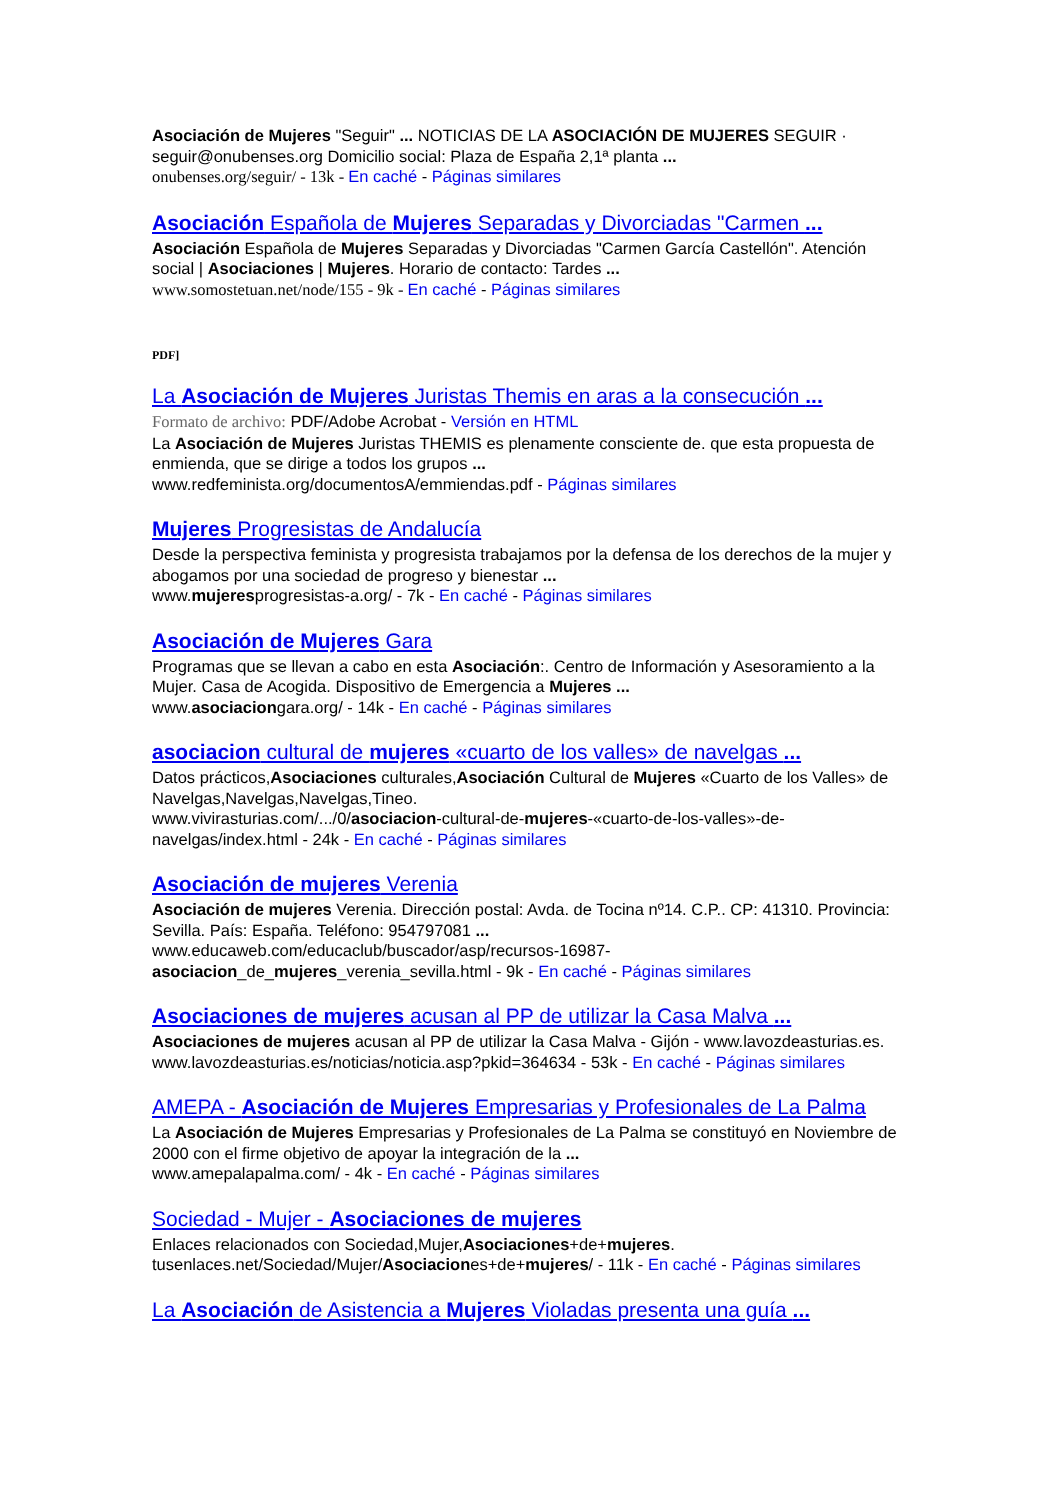Asociación de Mujeres "Seguir" ... NOTICIAS DE LA ASOCIACIÓN DE MUJERES SEGUIR · seguir@onubenses.org Domicilio social: Plaza de España 2,1ª planta ...
onubenses.org/seguir/ - 13k - En caché - Páginas similares
Asociación Española de Mujeres Separadas y Divorciadas "Carmen ...
Asociación Española de Mujeres Separadas y Divorciadas "Carmen García Castellón". Atención social | Asociaciones | Mujeres. Horario de contacto: Tardes ...
www.somostetuan.net/node/155 - 9k - En caché - Páginas similares
PDF]
La Asociación de Mujeres Juristas Themis en aras a la consecución ...
Formato de archivo: PDF/Adobe Acrobat - Versión en HTML
La Asociación de Mujeres Juristas THEMIS es plenamente consciente de. que esta propuesta de enmienda, que se dirige a todos los grupos ...
www.redfeminista.org/documentosA/emmiendas.pdf - Páginas similares
Mujeres Progresistas de Andalucía
Desde la perspectiva feminista y progresista trabajamos por la defensa de los derechos de la mujer y abogamos por una sociedad de progreso y bienestar ...
www.mujeresprogresistas-a.org/ - 7k - En caché - Páginas similares
Asociación de Mujeres Gara
Programas que se llevan a cabo en esta Asociación:. Centro de Información y Asesoramiento a la Mujer. Casa de Acogida. Dispositivo de Emergencia a Mujeres ...
www.asociaciongara.org/ - 14k - En caché - Páginas similares
asociacion cultural de mujeres «cuarto de los valles» de navelgas ...
Datos prácticos,Asociaciones culturales,Asociación Cultural de Mujeres «Cuarto de los Valles» de Navelgas,Navelgas,Navelgas,Tineo.
www.vivirasturias.com/.../0/asociacion-cultural-de-mujeres-«cuarto-de-los-valles»-de-navelgas/index.html - 24k - En caché - Páginas similares
Asociación de mujeres Verenia
Asociación de mujeres Verenia. Dirección postal: Avda. de Tocina nº14. C.P.. CP: 41310. Provincia: Sevilla. País: España. Teléfono: 954797081 ...
www.educaweb.com/educaclub/buscador/asp/recursos-16987-
asociacion_de_mujeres_verenia_sevilla.html - 9k - En caché - Páginas similares
Asociaciones de mujeres acusan al PP de utilizar la Casa Malva ...
Asociaciones de mujeres acusan al PP de utilizar la Casa Malva - Gijón - www.lavozdeasturias.es.
www.lavozdeasturias.es/noticias/noticia.asp?pkid=364634 - 53k - En caché - Páginas similares
AMEPA - Asociación de Mujeres Empresarias y Profesionales de La Palma
La Asociación de Mujeres Empresarias y Profesionales de La Palma se constituyó en Noviembre de 2000 con el firme objetivo de apoyar la integración de la ...
www.amepalapalma.com/ - 4k - En caché - Páginas similares
Sociedad - Mujer - Asociaciones de mujeres
Enlaces relacionados con Sociedad,Mujer,Asociaciones+de+mujeres.
tusenlaces.net/Sociedad/Mujer/Asociaciones+de+mujeres/ - 11k - En caché - Páginas similares
La Asociación de Asistencia a Mujeres Violadas presenta una guía ...